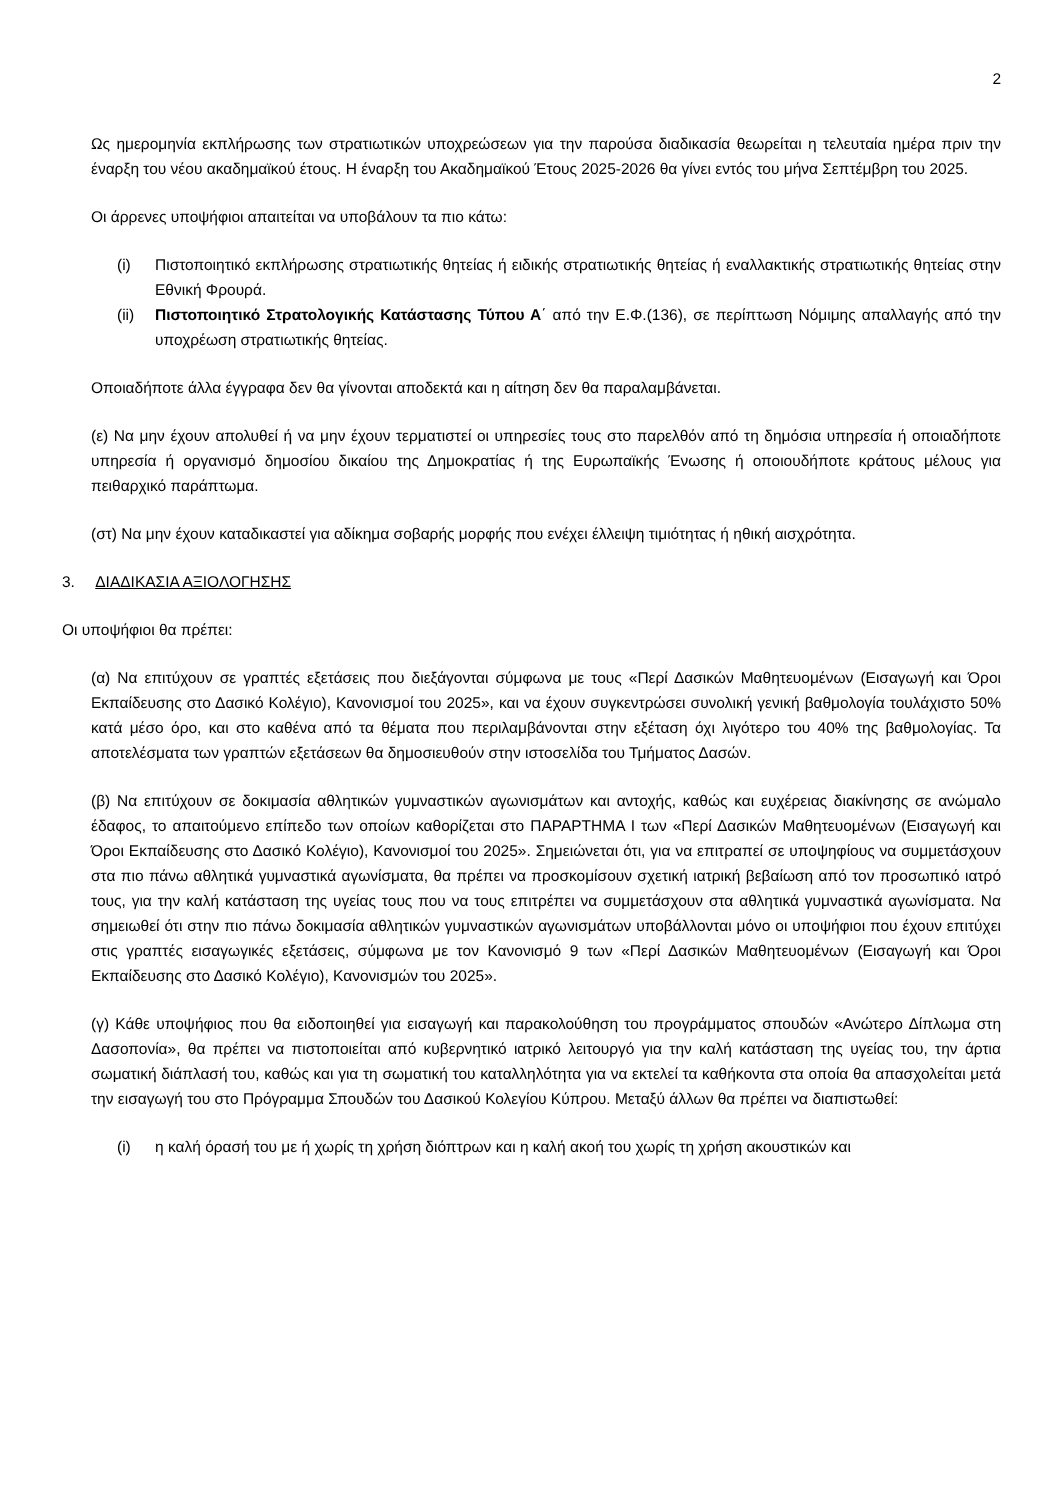2
Ως ημερομηνία εκπλήρωσης των στρατιωτικών υποχρεώσεων για την παρούσα διαδικασία θεωρείται η τελευταία ημέρα πριν την έναρξη του νέου ακαδημαϊκού έτους. Η έναρξη του Ακαδημαϊκού Έτους 2025-2026 θα γίνει εντός του μήνα Σεπτέμβρη του 2025.
Οι άρρενες υποψήφιοι απαιτείται να υποβάλουν τα πιο κάτω:
(i) Πιστοποιητικό εκπλήρωσης στρατιωτικής θητείας ή ειδικής στρατιωτικής θητείας ή εναλλακτικής στρατιωτικής θητείας στην Εθνική Φρουρά.
(ii) Πιστοποιητικό Στρατολογικής Κατάστασης Τύπου Α΄ από την Ε.Φ.(136), σε περίπτωση Νόμιμης απαλλαγής από την υποχρέωση στρατιωτικής θητείας.
Οποιαδήποτε άλλα έγγραφα δεν θα γίνονται αποδεκτά και η αίτηση δεν θα παραλαμβάνεται.
(ε) Να μην έχουν απολυθεί ή να μην έχουν τερματιστεί οι υπηρεσίες τους στο παρελθόν από τη δημόσια υπηρεσία ή οποιαδήποτε υπηρεσία ή οργανισμό δημοσίου δικαίου της Δημοκρατίας ή της Ευρωπαϊκής Ένωσης ή οποιουδήποτε κράτους μέλους για πειθαρχικό παράπτωμα.
(στ) Να μην έχουν καταδικαστεί για αδίκημα σοβαρής μορφής που ενέχει έλλειψη τιμιότητας ή ηθική αισχρότητα.
3. ΔΙΑΔΙΚΑΣΙΑ ΑΞΙΟΛΟΓΗΣΗΣ
Οι υποψήφιοι θα πρέπει:
(α) Να επιτύχουν σε γραπτές εξετάσεις που διεξάγονται σύμφωνα με τους «Περί Δασικών Μαθητευομένων (Εισαγωγή και Όροι Εκπαίδευσης στο Δασικό Κολέγιο), Κανονισμοί του 2025», και να έχουν συγκεντρώσει συνολική γενική βαθμολογία τουλάχιστο 50% κατά μέσο όρο, και στο καθένα από τα θέματα που περιλαμβάνονται στην εξέταση όχι λιγότερο του 40% της βαθμολογίας. Τα αποτελέσματα των γραπτών εξετάσεων θα δημοσιευθούν στην ιστοσελίδα του Τμήματος Δασών.
(β) Να επιτύχουν σε δοκιμασία αθλητικών γυμναστικών αγωνισμάτων και αντοχής, καθώς και ευχέρειας διακίνησης σε ανώμαλο έδαφος, το απαιτούμενο επίπεδο των οποίων καθορίζεται στο ΠΑΡΑΡΤΗΜΑ Ι των «Περί Δασικών Μαθητευομένων (Εισαγωγή και Όροι Εκπαίδευσης στο Δασικό Κολέγιο), Κανονισμοί του 2025». Σημειώνεται ότι, για να επιτραπεί σε υποψηφίους να συμμετάσχουν στα πιο πάνω αθλητικά γυμναστικά αγωνίσματα, θα πρέπει να προσκομίσουν σχετική ιατρική βεβαίωση από τον προσωπικό ιατρό τους, για την καλή κατάσταση της υγείας τους που να τους επιτρέπει να συμμετάσχουν στα αθλητικά γυμναστικά αγωνίσματα. Να σημειωθεί ότι στην πιο πάνω δοκιμασία αθλητικών γυμναστικών αγωνισμάτων υποβάλλονται μόνο οι υποψήφιοι που έχουν επιτύχει στις γραπτές εισαγωγικές εξετάσεις, σύμφωνα με τον Κανονισμό 9 των «Περί Δασικών Μαθητευομένων (Εισαγωγή και Όροι Εκπαίδευσης στο Δασικό Κολέγιο), Κανονισμών του 2025».
(γ) Κάθε υποψήφιος που θα ειδοποιηθεί για εισαγωγή και παρακολούθηση του προγράμματος σπουδών «Ανώτερο Δίπλωμα στη Δασοπονία», θα πρέπει να πιστοποιείται από κυβερνητικό ιατρικό λειτουργό για την καλή κατάσταση της υγείας του, την άρτια σωματική διάπλασή του, καθώς και για τη σωματική του καταλληλότητα για να εκτελεί τα καθήκοντα στα οποία θα απασχολείται μετά την εισαγωγή του στο Πρόγραμμα Σπουδών του Δασικού Κολεγίου Κύπρου. Μεταξύ άλλων θα πρέπει να διαπιστωθεί:
(i) η καλή όρασή του με ή χωρίς τη χρήση διόπτρων και η καλή ακοή του χωρίς τη χρήση ακουστικών και